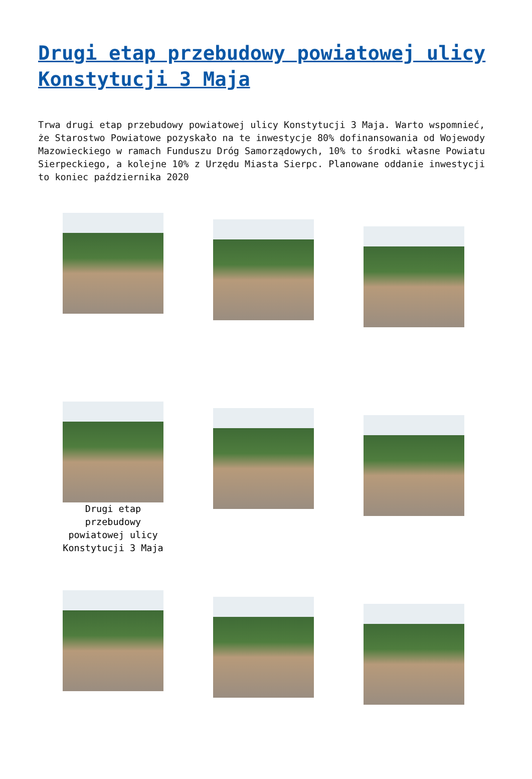Drugi etap przebudowy powiatowej ulicy Konstytucji 3 Maja
Trwa drugi etap przebudowy powiatowej ulicy Konstytucji 3 Maja. Warto wspomnieć, że Starostwo Powiatowe pozyskało na te inwestycje 80% dofinansowania od Wojewody Mazowieckiego w ramach Funduszu Dróg Samorządowych, 10% to środki własne Powiatu Sierpeckiego, a kolejne 10% z Urzędu Miasta Sierpc. Planowane oddanie inwestycji to koniec października 2020
Drugi etap przebudowy powiatowej ulicy Konstytucji 3 Maja